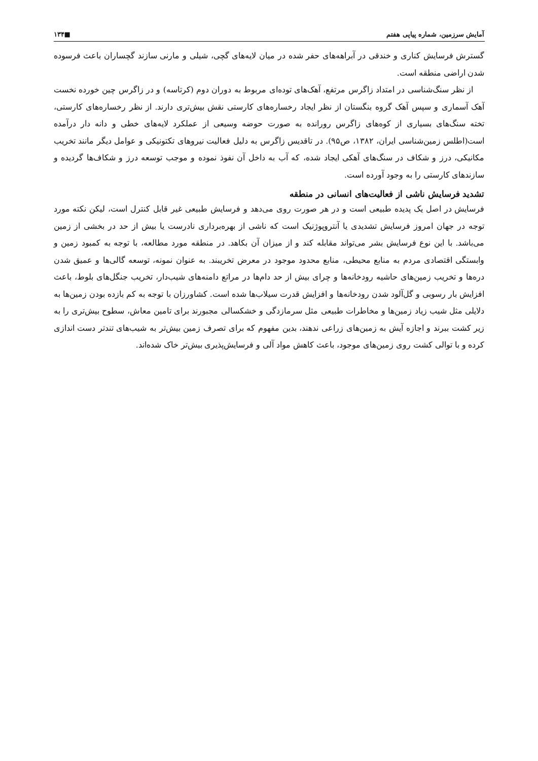آمایش سرزمین، شماره پیاپی هفتم ■۱۳۴
گسترش فرسایش کناری و خندقی در آبراهه‌های حفر شده در میان لایه‌های گچی، شیلی و مارنی سازند گچساران باعث فرسوده شدن اراضی منطقه است.
از نظر سنگ‌شناسی در امتداد زاگرس مرتفع، آهک‌های توده‌ای مربوط به دوران دوم (کرتاسه) و در زاگرس چین خورده نخست آهک آسماری و سپس آهک گروه بنگستان از نظر ایجاد رخساره‌های کارستی نقش بیش‌تری دارند. از نظر رخساره‌های کارستی، تخته سنگ‌های بسیاری از کوه‌های زاگرس رورانده به صورت حوضه وسیعی از عملکرد لایه‌های خطی و دانه دار درآمده است(اطلس زمین‌شناسی ایران، ۱۳۸۲، ص۹۵). در تاقدیس زاگرس به دلیل فعالیت نیروهای تکتونیکی و عوامل دیگر مانند تخریب مکانیکی، درز و شکاف در سنگ‌های آهکی ایجاد شده، که آب به داخل آن نفوذ نموده و موجب توسعه درز و شکاف‌ها گردیده و سازندهای کارستی را به وجود آورده است.
تشدید فرسایش ناشی از فعالیت‌های انسانی در منطقه
فرسایش در اصل یک پدیده طبیعی است و در هر صورت روی می‌دهد و فرسایش طبیعی غیر قابل کنترل است، لیکن نکته مورد توجه در جهان امروز فرسایش تشدیدی یا آنتروپوژنیک است که ناشی از بهره‌برداری نادرست یا بیش از حد در بخشی از زمین می‌باشد. با این نوع فرسایش بشر می‌تواند مقابله کند و از میزان آن بکاهد. در منطقه مورد مطالعه، با توجه به کمبود زمین و وابستگی اقتصادی مردم به منابع محیطی، منابع محدود موجود در معرض تخریبند. به عنوان نمونه، توسعه گالی‌ها و عمیق شدن دره‌ها و تخریب زمین‌های حاشیه رودخانه‌ها و چرای بیش از حد دام‌ها در مراتع دامنه‌های شیب‌دار، تخریب جنگل‌های بلوط، باعث افزایش بار رسوبی و گل‌آلود شدن رودخانه‌ها و افزایش قدرت سیلاب‌ها شده است. کشاورزان با توجه به کم بازده بودن زمین‌ها به دلایلی مثل شیب زیاد زمین‌ها و مخاطرات طبیعی مثل سرمازدگی و خشکسالی مجبورند برای تامین معاش، سطوح بیش‌تری را به زیر کشت ببرند و اجازه آیش به زمین‌های زراعی ندهند، بدین مفهوم که برای تصرف زمین بیش‌تر به شیب‌های تندتر دست اندازی کرده و با توالی کشت روی زمین‌های موجود، باعث کاهش مواد آلی و فرسایش‌پذیری بیش‌تر خاک شده‌اند.